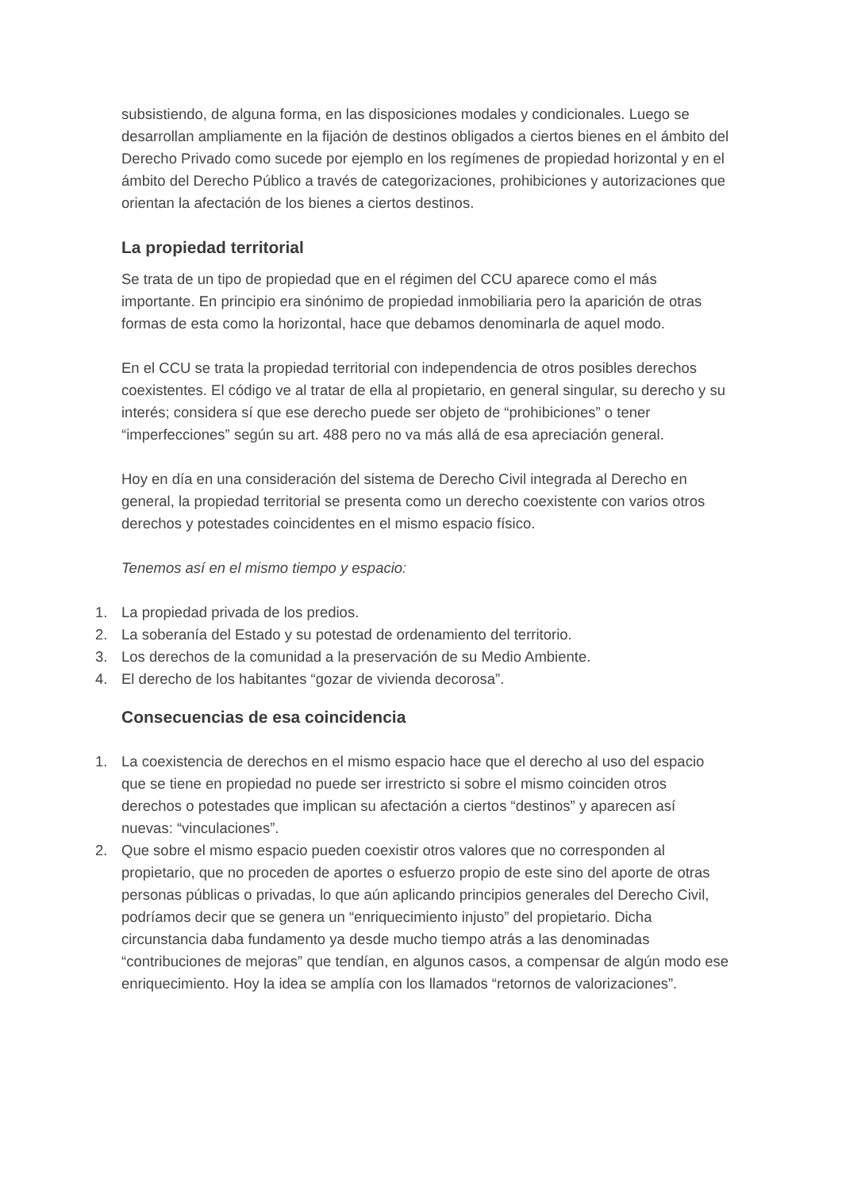subsistiendo, de alguna forma, en las disposiciones modales y condicionales. Luego se desarrollan ampliamente en la fijación de destinos obligados a ciertos bienes en el ámbito del Derecho Privado como sucede por ejemplo en los regímenes de propiedad horizontal y en el ámbito del Derecho Público a través de categorizaciones, prohibiciones y autorizaciones que orientan la afectación de los bienes a ciertos destinos.
La propiedad territorial
Se trata de un tipo de propiedad que en el régimen del CCU aparece como el más importante. En principio era sinónimo de propiedad inmobiliaria pero la aparición de otras formas de esta como la horizontal, hace que debamos denominarla de aquel modo.
En el CCU se trata la propiedad territorial con independencia de otros posibles derechos coexistentes. El código ve al tratar de ella al propietario, en general singular, su derecho y su interés; considera sí que ese derecho puede ser objeto de “prohibiciones” o tener “imperfecciones” según su art. 488 pero no va más allá de esa apreciación general.
Hoy en día en una consideración del sistema de Derecho Civil integrada al Derecho en general, la propiedad territorial se presenta como un derecho coexistente con varios otros derechos y potestades coincidentes en el mismo espacio físico.
Tenemos así en el mismo tiempo y espacio:
1. La propiedad privada de los predios.
2. La soberanía del Estado y su potestad de ordenamiento del territorio.
3. Los derechos de la comunidad a la preservación de su Medio Ambiente.
4. El derecho de los habitantes “gozar de vivienda decorosa”.
Consecuencias de esa coincidencia
1. La coexistencia de derechos en el mismo espacio hace que el derecho al uso del espacio que se tiene en propiedad no puede ser irrestricto si sobre el mismo coinciden otros derechos o potestades que implican su afectación a ciertos “destinos” y aparecen así nuevas: “vinculaciones”.
2. Que sobre el mismo espacio pueden coexistir otros valores que no corresponden al propietario, que no proceden de aportes o esfuerzo propio de este sino del aporte de otras personas públicas o privadas, lo que aún aplicando principios generales del Derecho Civil, podríamos decir que se genera un “enriquecimiento injusto” del propietario. Dicha circunstancia daba fundamento ya desde mucho tiempo atrás a las denominadas “contribuciones de mejoras” que tendían, en algunos casos, a compensar de algún modo ese enriquecimiento. Hoy la idea se amplía con los llamados “retornos de valorizaciones”.